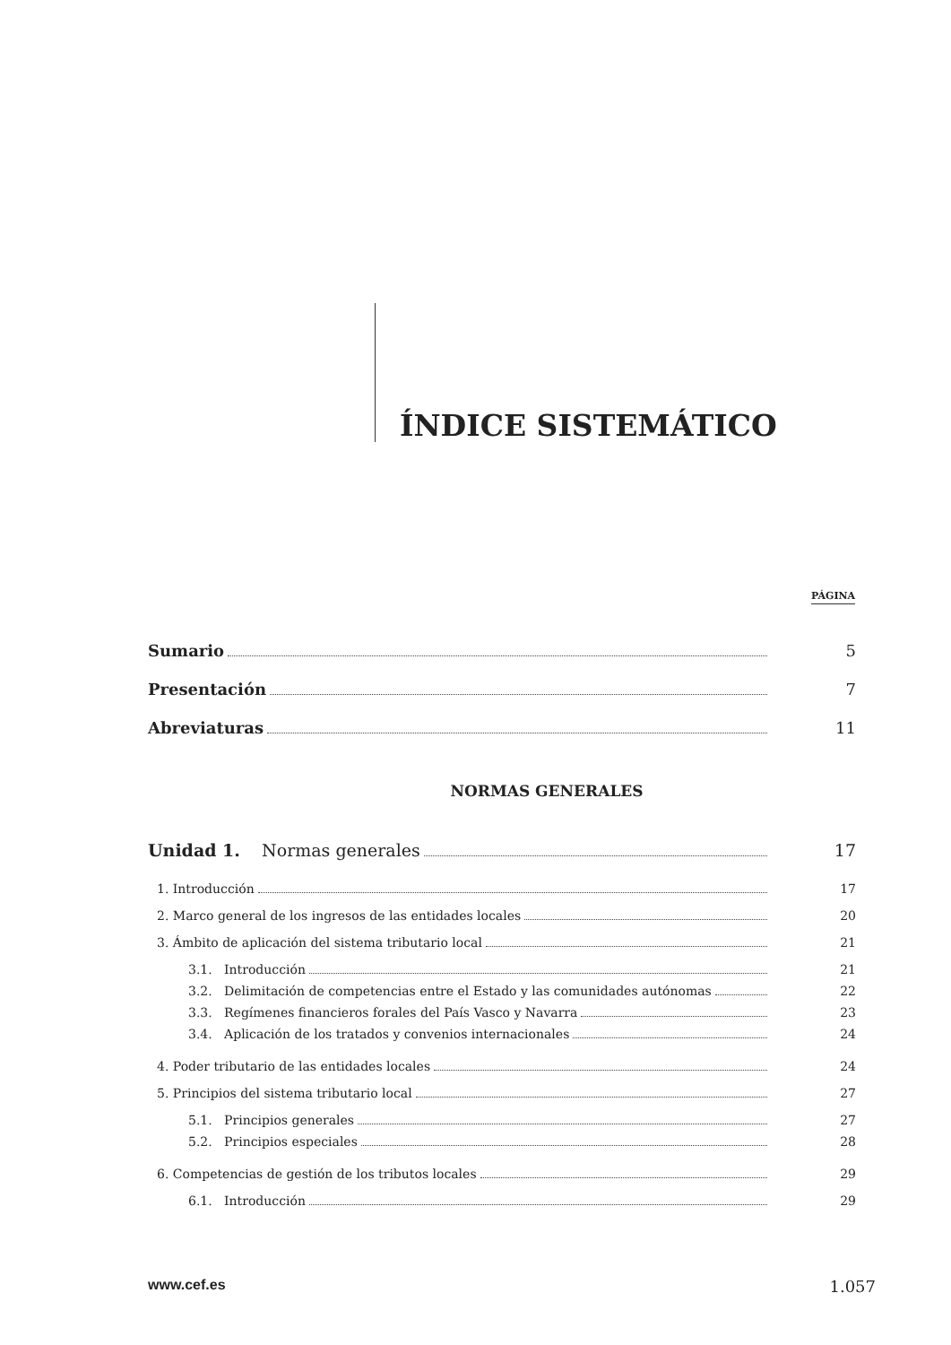ÍNDICE SISTEMÁTICO
PÁGINA
Sumario 5
Presentación 7
Abreviaturas 11
NORMAS GENERALES
Unidad 1. Normas generales 17
1. Introducción 17
2. Marco general de los ingresos de las entidades locales 20
3. Ámbito de aplicación del sistema tributario local 21
3.1. Introducción 21
3.2. Delimitación de competencias entre el Estado y las comunidades autónomas 22
3.3. Regímenes financieros forales del País Vasco y Navarra 23
3.4. Aplicación de los tratados y convenios internacionales 24
4. Poder tributario de las entidades locales 24
5. Principios del sistema tributario local 27
5.1. Principios generales 27
5.2. Principios especiales 28
6. Competencias de gestión de los tributos locales 29
6.1. Introducción 29
www.cef.es 1.057